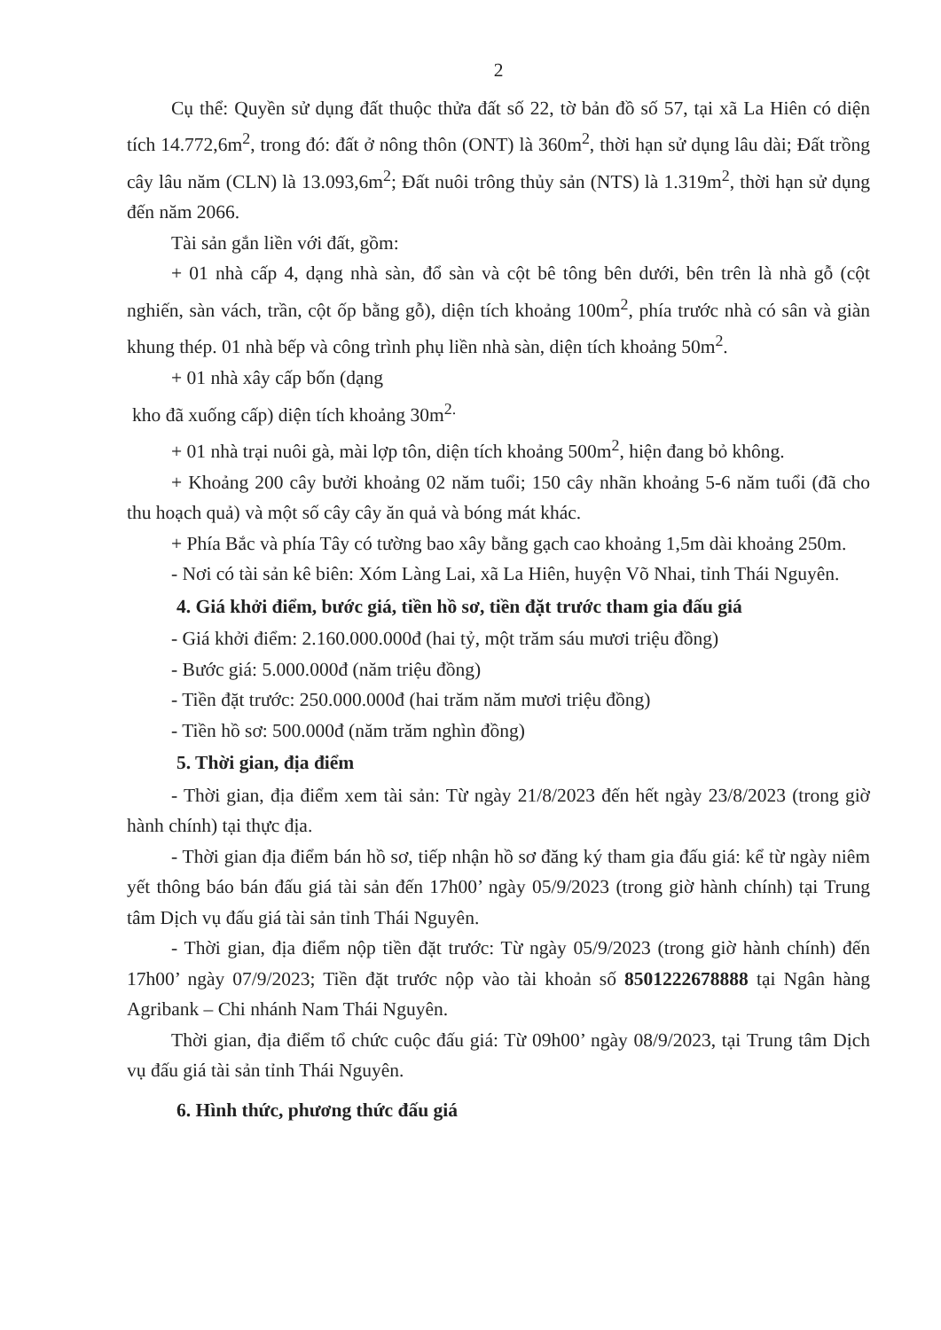2
Cụ thể: Quyền sử dụng đất thuộc thửa đất số 22, tờ bản đồ số 57, tại xã La Hiên có diện tích 14.772,6m<sup>2</sup>, trong đó: đất ở nông thôn (ONT) là 360m<sup>2</sup>, thời hạn sử dụng lâu dài; Đất trồng cây lâu năm (CLN) là 13.093,6m<sup>2</sup>; Đất nuôi trông thủy sản (NTS) là 1.319m<sup>2</sup>, thời hạn sử dụng đến năm 2066.
Tài sản gắn liền với đất, gồm:
+ 01 nhà cấp 4, dạng nhà sàn, đổ sàn và cột bê tông bên dưới, bên trên là nhà gỗ (cột nghiến, sàn vách, trần, cột ốp bằng gỗ), diện tích khoảng 100m<sup>2</sup>, phía trước nhà có sân và giàn khung thép. 01 nhà bếp và công trình phụ liền nhà sàn, diện tích khoảng 50m<sup>2</sup>.
+ 01 nhà xây cấp bốn (dạng
kho đã xuống cấp) diện tích khoảng 30m<sup>2.</sup>
+ 01 nhà trại nuôi gà, mài lợp tôn, diện tích khoảng 500m<sup>2</sup>, hiện đang bỏ không.
+ Khoảng 200 cây bưởi khoảng 02 năm tuổi; 150 cây nhãn khoảng 5-6 năm tuổi (đã cho thu hoạch quả) và một số cây cây ăn quả và bóng mát khác.
+ Phía Bắc và phía Tây có tường bao xây bằng gạch cao khoảng 1,5m dài khoảng 250m.
- Nơi có tài sản kê biên: Xóm Làng Lai, xã La Hiên, huyện Võ Nhai, tỉnh Thái Nguyên.
4. Giá khởi điểm, bước giá, tiền hồ sơ, tiền đặt trước tham gia đấu giá
- Giá khởi điểm: 2.160.000.000đ (hai tỷ, một trăm sáu mươi triệu đồng)
- Bước giá: 5.000.000đ (năm triệu đồng)
- Tiền đặt trước: 250.000.000đ (hai trăm năm mươi triệu đồng)
- Tiền hồ sơ: 500.000đ (năm trăm nghìn đồng)
5. Thời gian, địa điểm
- Thời gian, địa điểm xem tài sản: Từ ngày 21/8/2023 đến hết ngày 23/8/2023 (trong giờ hành chính) tại thực địa.
- Thời gian địa điểm bán hồ sơ, tiếp nhận hồ sơ đăng ký tham gia đấu giá: kể từ ngày niêm yết thông báo bán đấu giá tài sản đến 17h00’ ngày 05/9/2023 (trong giờ hành chính) tại Trung tâm Dịch vụ đấu giá tài sản tỉnh Thái Nguyên.
- Thời gian, địa điểm nộp tiền đặt trước: Từ ngày 05/9/2023 (trong giờ hành chính) đến 17h00’ ngày 07/9/2023; Tiền đặt trước nộp vào tài khoản số 8501222678888 tại Ngân hàng Agribank – Chi nhánh Nam Thái Nguyên.
Thời gian, địa điểm tổ chức cuộc đấu giá: Từ 09h00’ ngày 08/9/2023, tại Trung tâm Dịch vụ đấu giá tài sản tỉnh Thái Nguyên.
6. Hình thức, phương thức đấu giá